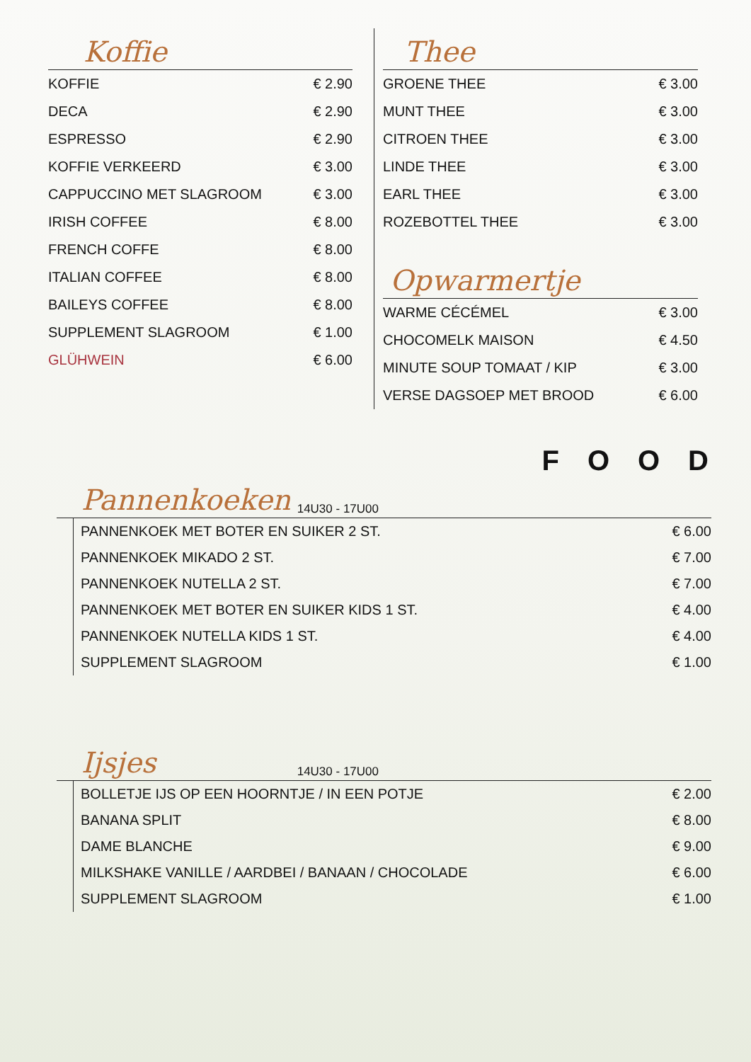Koffie
| KOFFIE | € 2.90 |
| DECA | € 2.90 |
| ESPRESSO | € 2.90 |
| KOFFIE VERKEERD | € 3.00 |
| CAPPUCCINO MET SLAGROOM | € 3.00 |
| IRISH COFFEE | € 8.00 |
| FRENCH COFFE | € 8.00 |
| ITALIAN COFFEE | € 8.00 |
| BAILEYS COFFEE | € 8.00 |
| SUPPLEMENT SLAGROOM | € 1.00 |
| GLÜHWEIN | € 6.00 |
Thee
| GROENE THEE | € 3.00 |
| MUNT THEE | € 3.00 |
| CITROEN THEE | € 3.00 |
| LINDE THEE | € 3.00 |
| EARL THEE | € 3.00 |
| ROZEBOTTEL THEE | € 3.00 |
Opwarmertje
| WARME CÉCÉMEL | € 3.00 |
| CHOCOMELK MAISON | € 4.50 |
| MINUTE SOUP TOMAAT / KIP | € 3.00 |
| VERSE DAGSOEP MET BROOD | € 6.00 |
FOOD
Pannenkoeken 14U30 - 17U00
| PANNENKOEK MET BOTER EN SUIKER 2 ST. | € 6.00 |
| PANNENKOEK MIKADO 2 ST. | € 7.00 |
| PANNENKOEK NUTELLA 2 ST. | € 7.00 |
| PANNENKOEK MET BOTER EN SUIKER KIDS 1 ST. | € 4.00 |
| PANNENKOEK NUTELLA KIDS 1 ST. | € 4.00 |
| SUPPLEMENT SLAGROOM | € 1.00 |
Ijsjes 14U30 - 17U00
| BOLLETJE IJS OP EEN HOORNTJE / IN EEN POTJE | € 2.00 |
| BANANA SPLIT | € 8.00 |
| DAME BLANCHE | € 9.00 |
| MILKSHAKE VANILLE / AARDBEI / BANAAN / CHOCOLADE | € 6.00 |
| SUPPLEMENT SLAGROOM | € 1.00 |